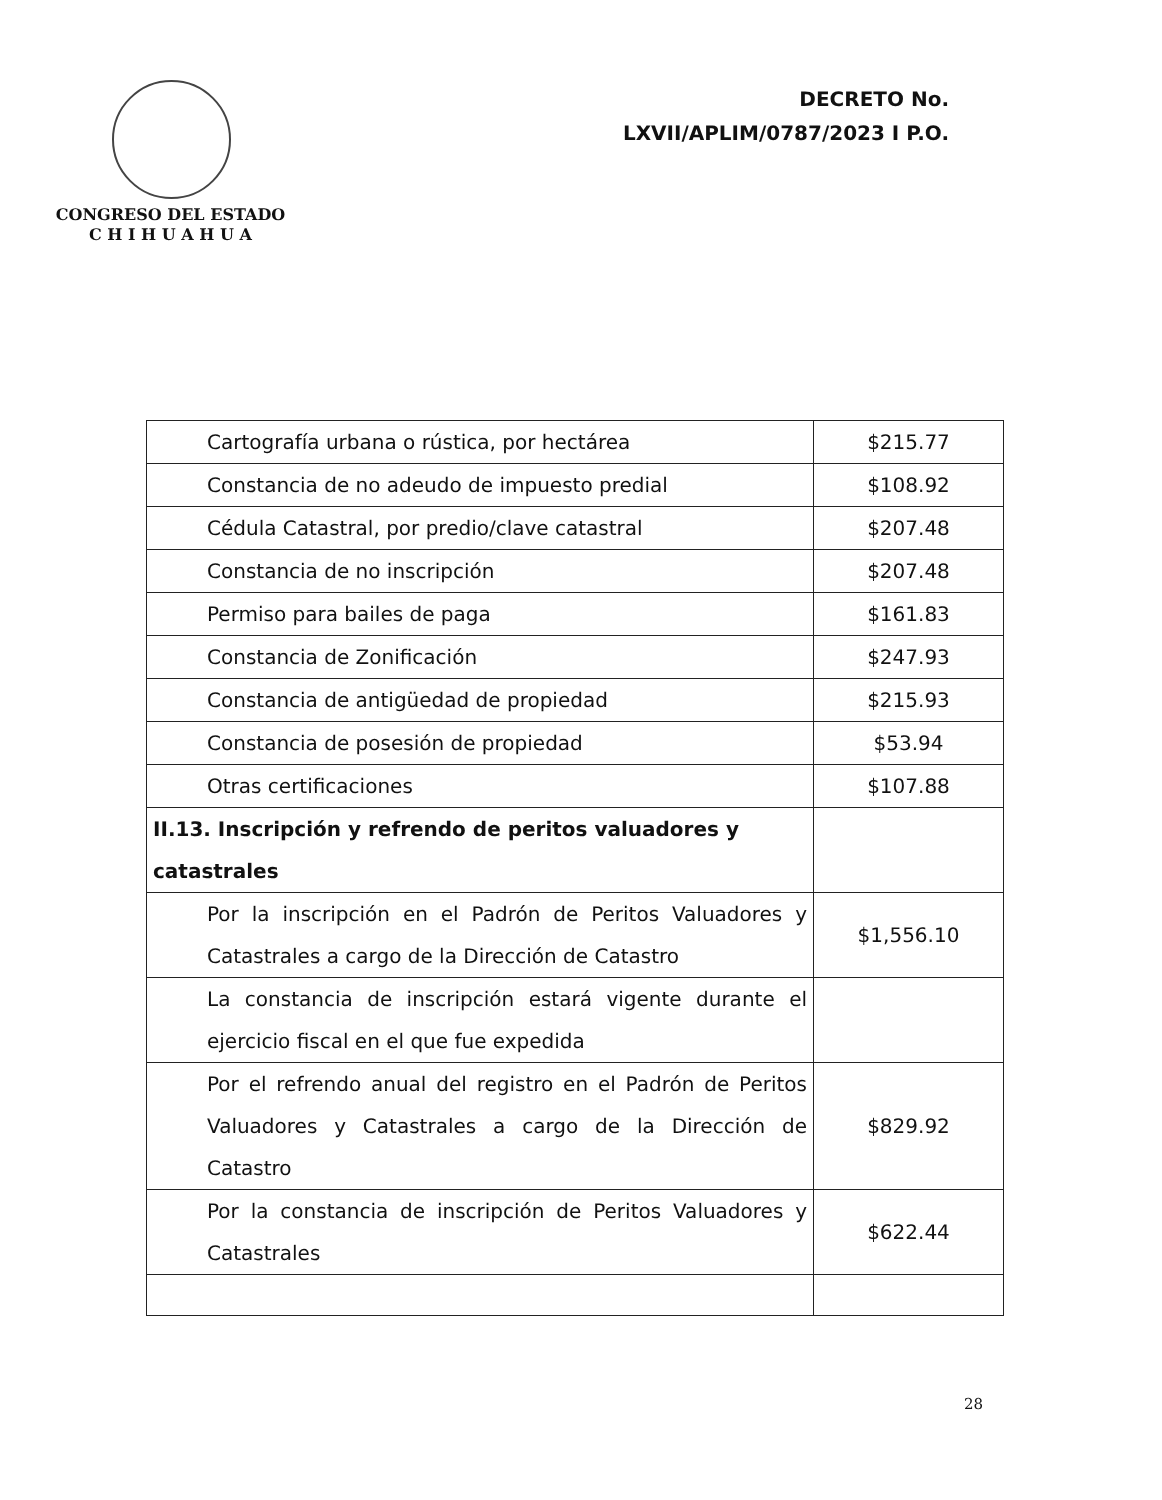CONGRESO DEL ESTADO
C H I H U A H U A
DECRETO No.
LXVII/APLIM/0787/2023 I P.O.
| Cartografía urbana o rústica, por hectárea | $215.77 |
| Constancia de no adeudo de impuesto predial | $108.92 |
| Cédula Catastral, por predio/clave catastral | $207.48 |
| Constancia de no inscripción | $207.48 |
| Permiso para bailes de paga | $161.83 |
| Constancia de Zonificación | $247.93 |
| Constancia de antigüedad de propiedad | $215.93 |
| Constancia de posesión de propiedad | $53.94 |
| Otras certificaciones | $107.88 |
| II.13. Inscripción y refrendo de peritos valuadores y catastrales | |
| Por la inscripción en el Padrón de Peritos Valuadores y Catastrales a cargo de la Dirección de Catastro | $1,556.10 |
| La constancia de inscripción estará vigente durante el ejercicio fiscal en el que fue expedida | |
| Por el refrendo anual del registro en el Padrón de Peritos Valuadores y Catastrales a cargo de la Dirección de Catastro | $829.92 |
| Por la constancia de inscripción de Peritos Valuadores y Catastrales | $622.44 |
28